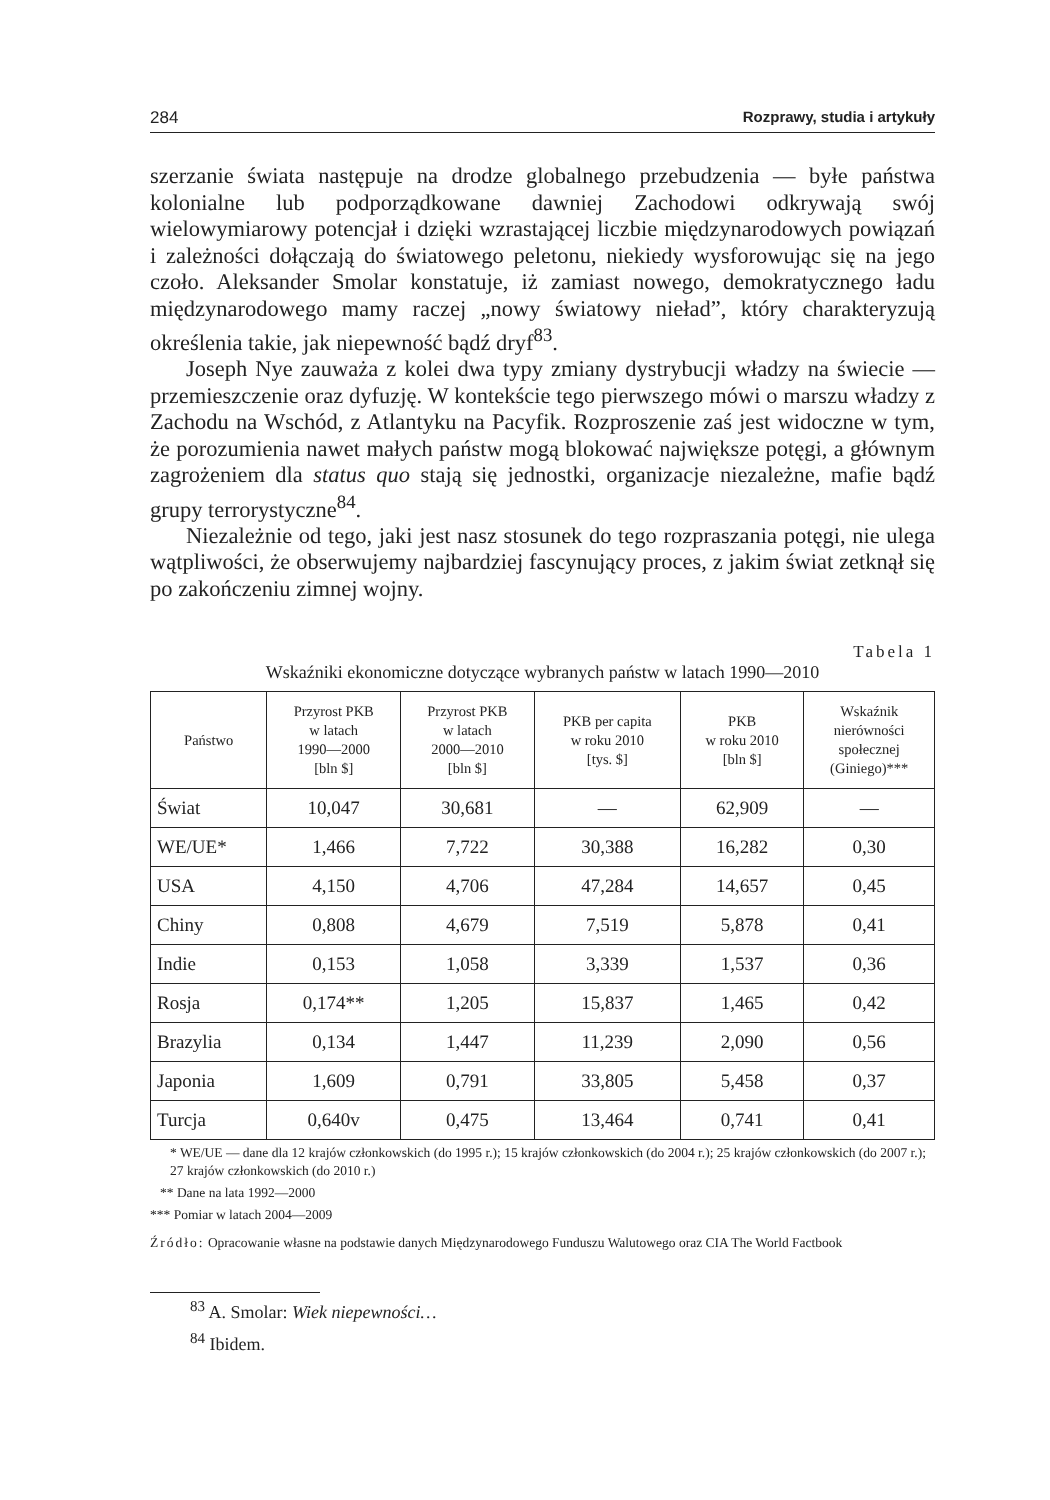284 Rozprawy, studia i artykuły
szerzanie świata następuje na drodze globalnego przebudzenia — byłe państwa kolonialne lub podporządkowane dawniej Zachodowi odkrywają swój wielowymiarowy potencjał i dzięki wzrastającej liczbie międzynarodowych powiązań i zależności dołączają do światowego peletonu, niekiedy wysforowując się na jego czoło. Aleksander Smolar konstatuje, iż zamiast nowego, demokratycznego ładu międzynarodowego mamy raczej „nowy światowy nieład”, który charakteryzują określenia takie, jak niepewność bądź dryf<sup>83</sup>.
Joseph Nye zauważa z kolei dwa typy zmiany dystrybucji władzy na świecie — przemieszczenie oraz dyfuzję. W kontekście tego pierwszego mówi o marszu władzy z Zachodu na Wschód, z Atlantyku na Pacyfik. Rozproszenie zaś jest widoczne w tym, że porozumienia nawet małych państw mogą blokować największe potęgi, a głównym zagrożeniem dla status quo stają się jednostki, organizacje niezależne, mafie bądź grupy terrorystyczne<sup>84</sup>.
Niezależnie od tego, jaki jest nasz stosunek do tego rozpraszania potęgi, nie ulega wątpliwości, że obserwujemy najbardziej fascynujący proces, z jakim świat zetknął się po zakończeniu zimnej wojny.
Tabela 1
Wskaźniki ekonomiczne dotyczące wybranych państw w latach 1990—2010
| Państwo | Przyrost PKB w latach 1990—2000 [bln $] | Przyrost PKB w latach 2000—2010 [bln $] | PKB per capita w roku 2010 [tys. $] | PKB w roku 2010 [bln $] | Wskaźnik nierówności społecznej (Giniego)*** |
| --- | --- | --- | --- | --- | --- |
| Świat | 10,047 | 30,681 | — | 62,909 | — |
| WE/UE* | 1,466 | 7,722 | 30,388 | 16,282 | 0,30 |
| USA | 4,150 | 4,706 | 47,284 | 14,657 | 0,45 |
| Chiny | 0,808 | 4,679 | 7,519 | 5,878 | 0,41 |
| Indie | 0,153 | 1,058 | 3,339 | 1,537 | 0,36 |
| Rosja | 0,174** | 1,205 | 15,837 | 1,465 | 0,42 |
| Brazylia | 0,134 | 1,447 | 11,239 | 2,090 | 0,56 |
| Japonia | 1,609 | 0,791 | 33,805 | 5,458 | 0,37 |
| Turcja | 0,640v | 0,475 | 13,464 | 0,741 | 0,41 |
* WE/UE — dane dla 12 krajów członkowskich (do 1995 r.); 15 krajów członkowskich (do 2004 r.); 25 krajów członkowskich (do 2007 r.); 27 krajów członkowskich (do 2010 r.)
** Dane na lata 1992—2000
*** Pomiar w latach 2004—2009
Źródło: Opracowanie własne na podstawie danych Międzynarodowego Funduszu Walutowego oraz CIA The World Factbook
<sup>83</sup> A. Smolar: Wiek niepewności…
<sup>84</sup> Ibidem.